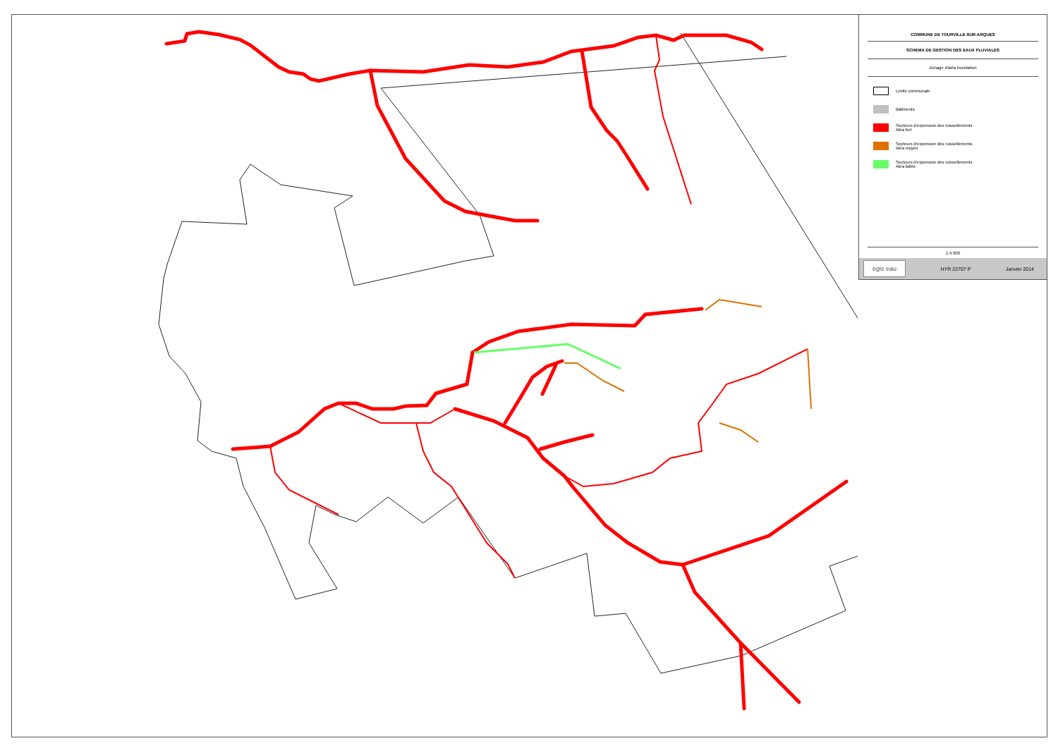COMMUNE DE TOURVILLE-SUR-ARQUES
SCHEMA DE GESTION DES EAUX PLUVIALES
Zonage d'aléa inondation
Limite communale
Bâtiments
Secteurs d'expension des ruissellements
Aléa fort
Secteurs d'expension des ruissellements
Aléa moyen
Secteurs d'expension des ruissellements
Aléa faible
1:4 000
egis eau HYR 22707 P Janvier 2014